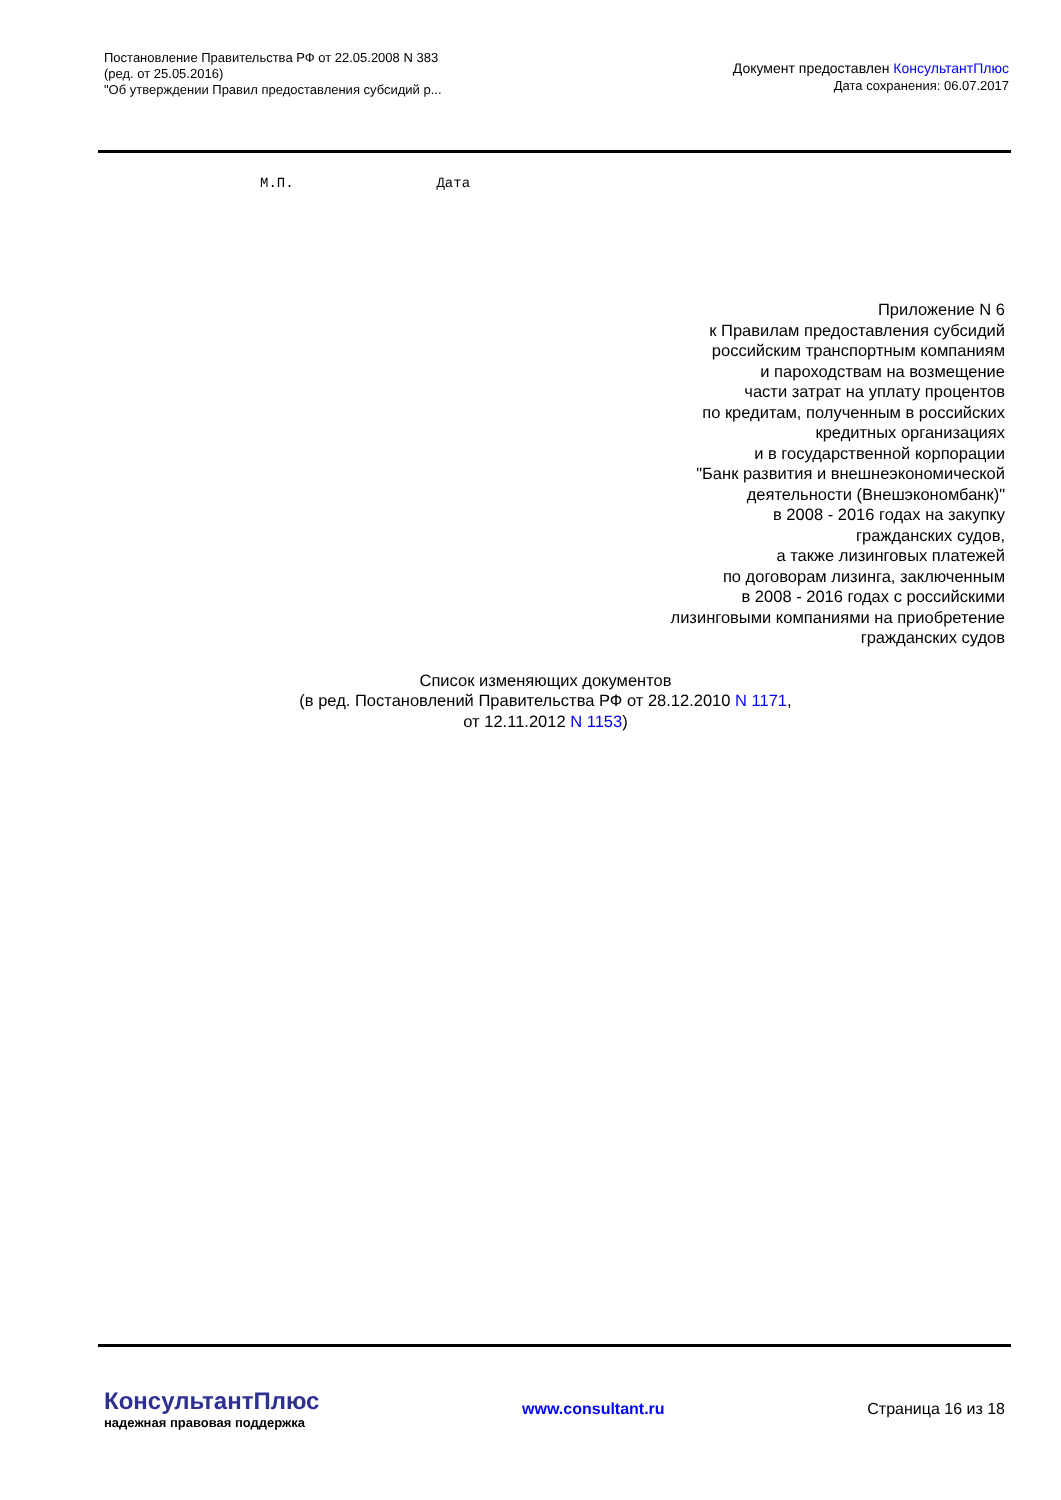Постановление Правительства РФ от 22.05.2008 N 383
(ред. от 25.05.2016)
"Об утверждении Правил предоставления субсидий р...
Документ предоставлен КонсультантПлюс
Дата сохранения: 06.07.2017
М.П. Дата
Приложение N 6
к Правилам предоставления субсидий
российским транспортным компаниям
и пароходствам на возмещение
части затрат на уплату процентов
по кредитам, полученным в российских
кредитных организациях
и в государственной корпорации
"Банк развития и внешнеэкономической
деятельности (Внешэкономбанк)"
в 2008 - 2016 годах на закупку
гражданских судов,
а также лизинговых платежей
по договорам лизинга, заключенным
в 2008 - 2016 годах с российскими
лизинговыми компаниями на приобретение
гражданских судов
Список изменяющих документов
(в ред. Постановлений Правительства РФ от 28.12.2010 N 1171,
от 12.11.2012 N 1153)
КонсультантПлюс
надежная правовая поддержка
www.consultant.ru Страница 16 из 18